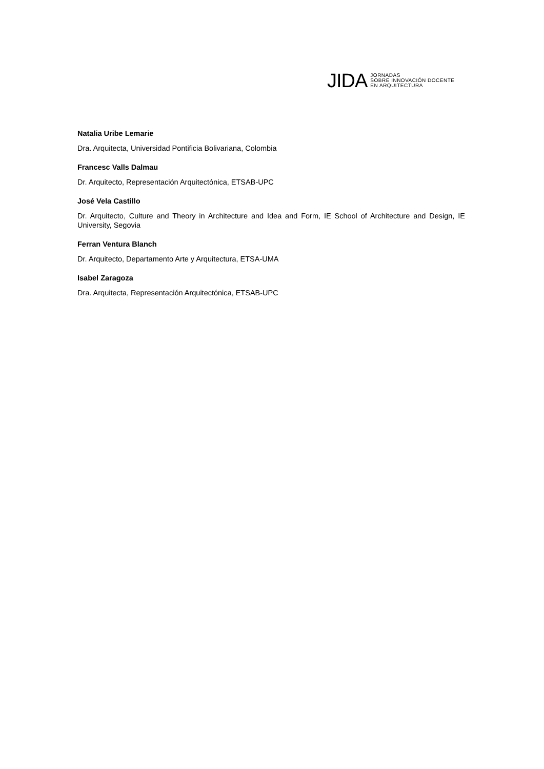JIDA
JORNADAS
SOBRE INNOVACIÓN DOCENTE
EN ARQUITECTURA
Natalia Uribe Lemarie
Dra. Arquitecta, Universidad Pontificia Bolivariana, Colombia
Francesc Valls Dalmau
Dr. Arquitecto, Representación Arquitectónica, ETSAB-UPC
José Vela Castillo
Dr. Arquitecto, Culture and Theory in Architecture and Idea and Form, IE School of Architecture and Design, IE University, Segovia
Ferran Ventura Blanch
Dr. Arquitecto, Departamento Arte y Arquitectura, ETSA-UMA
Isabel Zaragoza
Dra. Arquitecta, Representación Arquitectónica, ETSAB-UPC